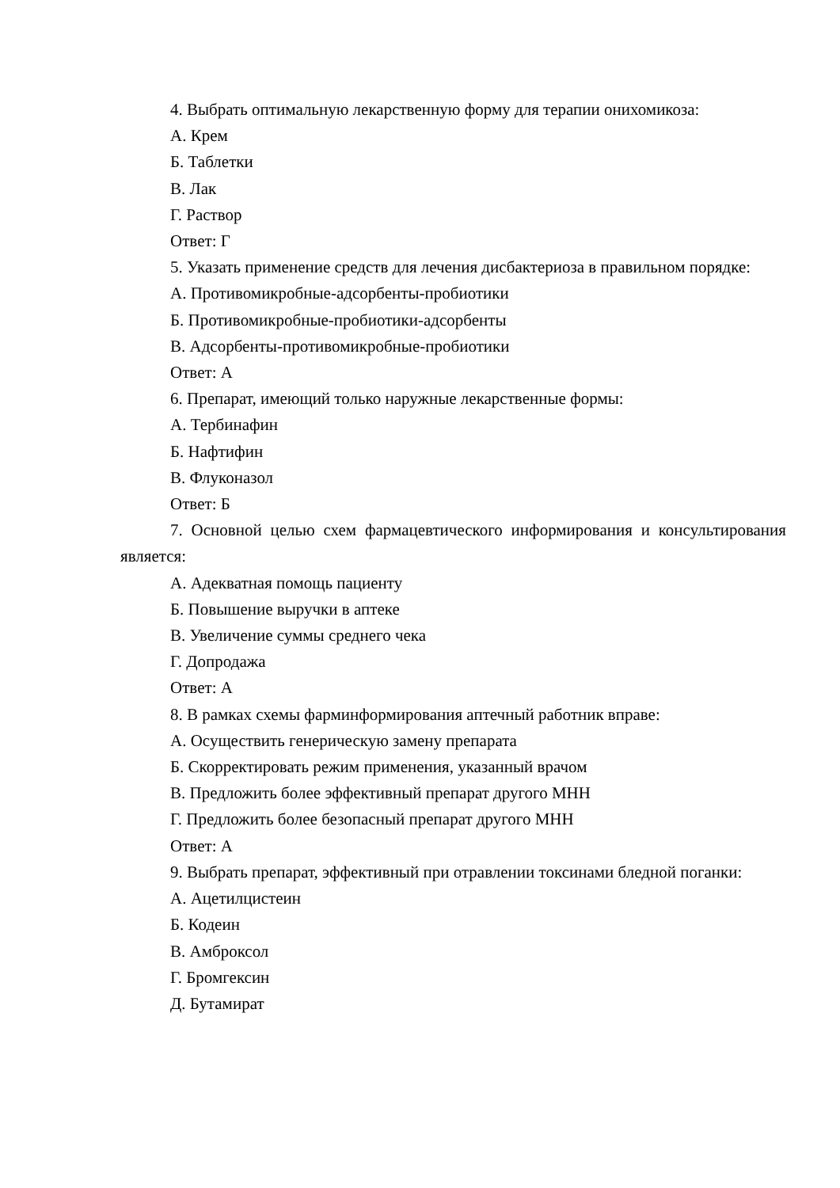4. Выбрать оптимальную лекарственную форму для терапии онихомикоза:
А. Крем
Б. Таблетки
В. Лак
Г. Раствор
Ответ: Г
5. Указать применение средств для лечения дисбактериоза в правильном порядке:
А. Противомикробные-адсорбенты-пробиотики
Б. Противомикробные-пробиотики-адсорбенты
В. Адсорбенты-противомикробные-пробиотики
Ответ: А
6. Препарат, имеющий только наружные лекарственные формы:
А. Тербинафин
Б. Нафтифин
В. Флуконазол
Ответ: Б
7. Основной целью схем фармацевтического информирования и консультирования является:
А. Адекватная помощь пациенту
Б. Повышение выручки в аптеке
В. Увеличение суммы среднего чека
Г. Допродажа
Ответ: А
8. В рамках схемы фарминформирования аптечный работник вправе:
А. Осуществить генерическую замену препарата
Б. Скорректировать режим применения, указанный врачом
В. Предложить более эффективный препарат другого МНН
Г. Предложить более безопасный препарат другого МНН
Ответ: А
9. Выбрать препарат, эффективный при отравлении токсинами бледной поганки:
А. Ацетилцистеин
Б. Кодеин
В. Амброксол
Г. Бромгексин
Д. Бутамират